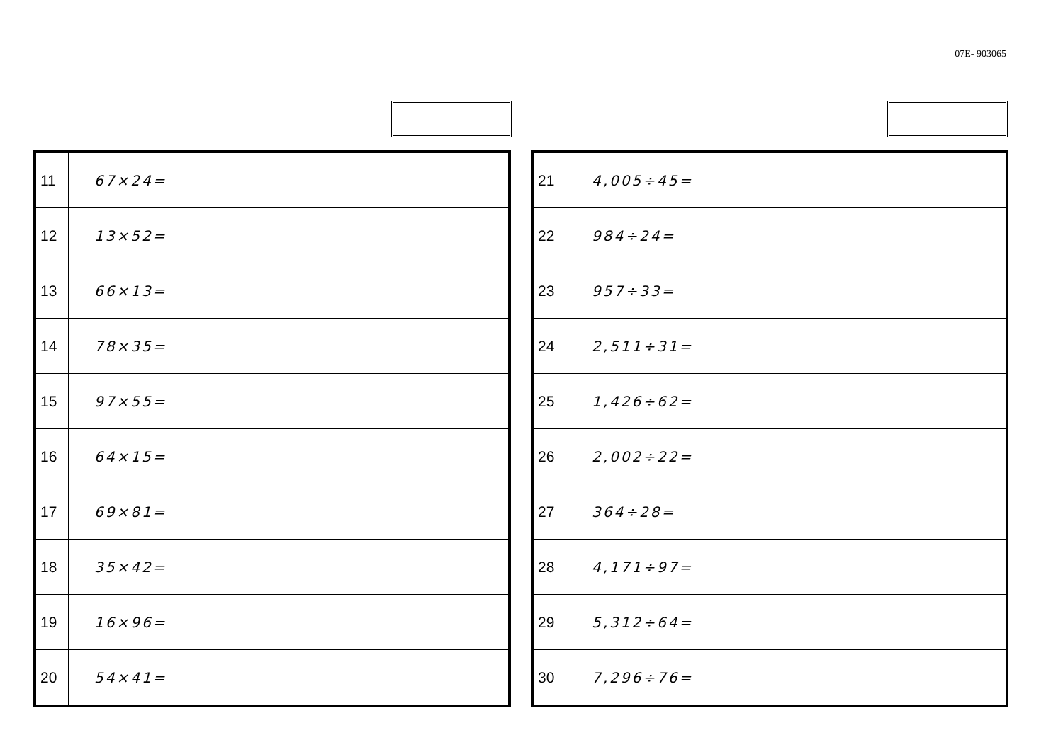07E- 903065
| 11 | 67×24= |
| 12 | 13×52= |
| 13 | 66×13= |
| 14 | 78×35= |
| 15 | 97×55= |
| 16 | 64×15= |
| 17 | 69×81= |
| 18 | 35×42= |
| 19 | 16×96= |
| 20 | 54×41= |
| 21 | 4,005÷45= |
| 22 | 984÷24= |
| 23 | 957÷33= |
| 24 | 2,511÷31= |
| 25 | 1,426÷62= |
| 26 | 2,002÷22= |
| 27 | 364÷28= |
| 28 | 4,171÷97= |
| 29 | 5,312÷64= |
| 30 | 7,296÷76= |